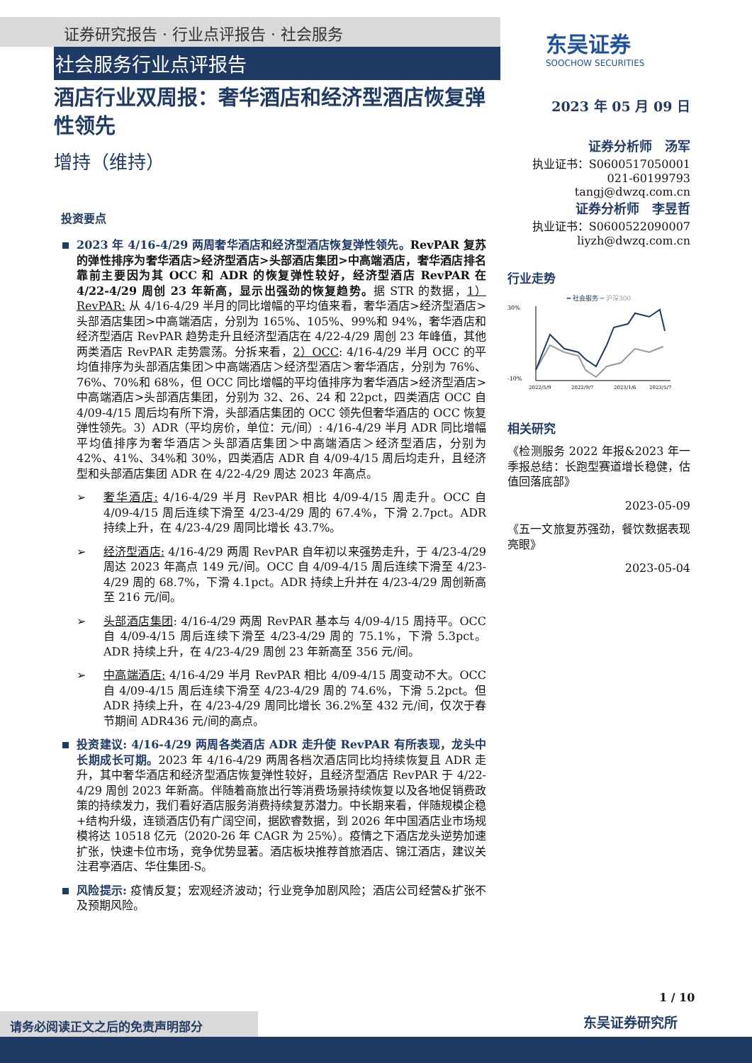证券研究报告 · 行业点评报告 · 社会服务
社会服务行业点评报告
东吴证券
SOOCHOW SECURITIES
酒店行业双周报：奢华酒店和经济型酒店恢复弹性领先
增持（维持）
投资要点
2023 年 4/16-4/29 两周奢华酒店和经济型酒店恢复弹性领先。RevPAR 复苏的弹性排序为奢华酒店>经济型酒店>头部酒店集团>中高端酒店，奢华酒店排名靠前主要因为其 OCC 和 ADR 的恢复弹性较好，经济型酒店 RevPAR 在 4/22-4/29 周创 23 年新高，显示出强劲的恢复趋势。据 STR 的数据，1）RevPAR: 从 4/16-4/29 半月的同比增幅的平均值来看，奢华酒店>经济型酒店>头部酒店集团>中高端酒店，分别为 165%、105%、99%和 94%，奢华酒店和经济型酒店 RevPAR 趋势走升且经济型酒店在 4/22-4/29 周创 23 年峰值，其他两类酒店 RevPAR 走势震荡。分拆来看，2）OCC: 4/16-4/29 半月 OCC 的平均值排序为头部酒店集团＞中高端酒店＞经济型酒店＞奢华酒店，分别为 76%、76%、70%和 68%，但 OCC 同比增幅的平均值排序为奢华酒店>经济型酒店>中高端酒店>头部酒店集团，分别为 32、26、24 和 22pct，四类酒店 OCC 自 4/09-4/15 周后均有所下滑，头部酒店集团的 OCC 领先但奢华酒店的 OCC 恢复弹性领先。3）ADR（平均房价，单位：元/间）: 4/16-4/29 半月 ADR 同比增幅平均值排序为奢华酒店＞头部酒店集团＞中高端酒店＞经济型酒店，分别为 42%、41%、34%和 30%，四类酒店 ADR 自 4/09-4/15 周后均走升，且经济型和头部酒店集团 ADR 在 4/22-4/29 周达 2023 年高点。
➢ 奢华酒店: 4/16-4/29 半月 RevPAR 相比 4/09-4/15 周走升。OCC 自 4/09-4/15 周后连续下滑至 4/23-4/29 周的 67.4%，下滑 2.7pct。ADR 持续上升，在 4/23-4/29 周同比增长 43.7%。
➢ 经济型酒店: 4/16-4/29 两周 RevPAR 自年初以来强势走升，于 4/23-4/29 周达 2023 年高点 149 元/间。OCC 自 4/09-4/15 周后连续下滑至 4/23-4/29 周的 68.7%，下滑 4.1pct。ADR 持续上升并在 4/23-4/29 周创新高至 216 元/间。
➢ 头部酒店集团: 4/16-4/29 两周 RevPAR 基本与 4/09-4/15 周持平。OCC 自 4/09-4/15 周后连续下滑至 4/23-4/29 周的 75.1%，下滑 5.3pct。ADR 持续上升，在 4/23-4/29 周创 23 年新高至 356 元/间。
➢ 中高端酒店: 4/16-4/29 半月 RevPAR 相比 4/09-4/15 周变动不大。OCC 自 4/09-4/15 周后连续下滑至 4/23-4/29 周的 74.6%，下滑 5.2pct。但 ADR 持续上升，在 4/23-4/29 周同比增长 36.2%至 432 元/间，仅次于春节期间 ADR436 元/间的高点。
投资建议: 4/16-4/29 两周各类酒店 ADR 走升使 RevPAR 有所表现，龙头中长期成长可期。2023 年 4/16-4/29 两周各档次酒店同比均持续恢复且 ADR 走升，其中奢华酒店和经济型酒店恢复弹性较好，且经济型酒店 RevPAR 于 4/22-4/29 周创 2023 年新高。伴随着商旅出行等消费场景持续恢复以及各地促销费政策的持续发力，我们看好酒店服务消费持续复苏潜力。中长期来看，伴随规模企稳+结构升级，连锁酒店仍有广阔空间，据欧睿数据，到 2026 年中国酒店业市场规模将达 10518 亿元（2020-26 年 CAGR 为 25%）。疫情之下酒店龙头逆势加速扩张，快速卡位市场，竞争优势显著。酒店板块推荐首旅酒店、锦江酒店，建议关注君亭酒店、华住集团-S。
风险提示: 疫情反复；宏观经济波动；行业竞争加剧风险；酒店公司经营&扩张不及预期风险。
2023 年 05 月 09 日
证券分析师　汤军
执业证书：S0600517050001
021-60199793
tangj@dwzq.com.cn
证券分析师　李昱哲
执业证书：S0600522090007
liyzh@dwzq.com.cn
行业走势
━ 社会服务 ━ 沪深300
30%
-10%
2022/5/9
2022/9/7
2023/1/6
2023/5/7
相关研究
《检测服务 2022 年报&2023 年一季报总结：长跑型赛道增长稳健，估值回落底部》
2023-05-09
《五一文旅复苏强劲，餐饮数据表现亮眼》
2023-05-04
1 / 10
东吴证券研究所
请务必阅读正文之后的免责声明部分